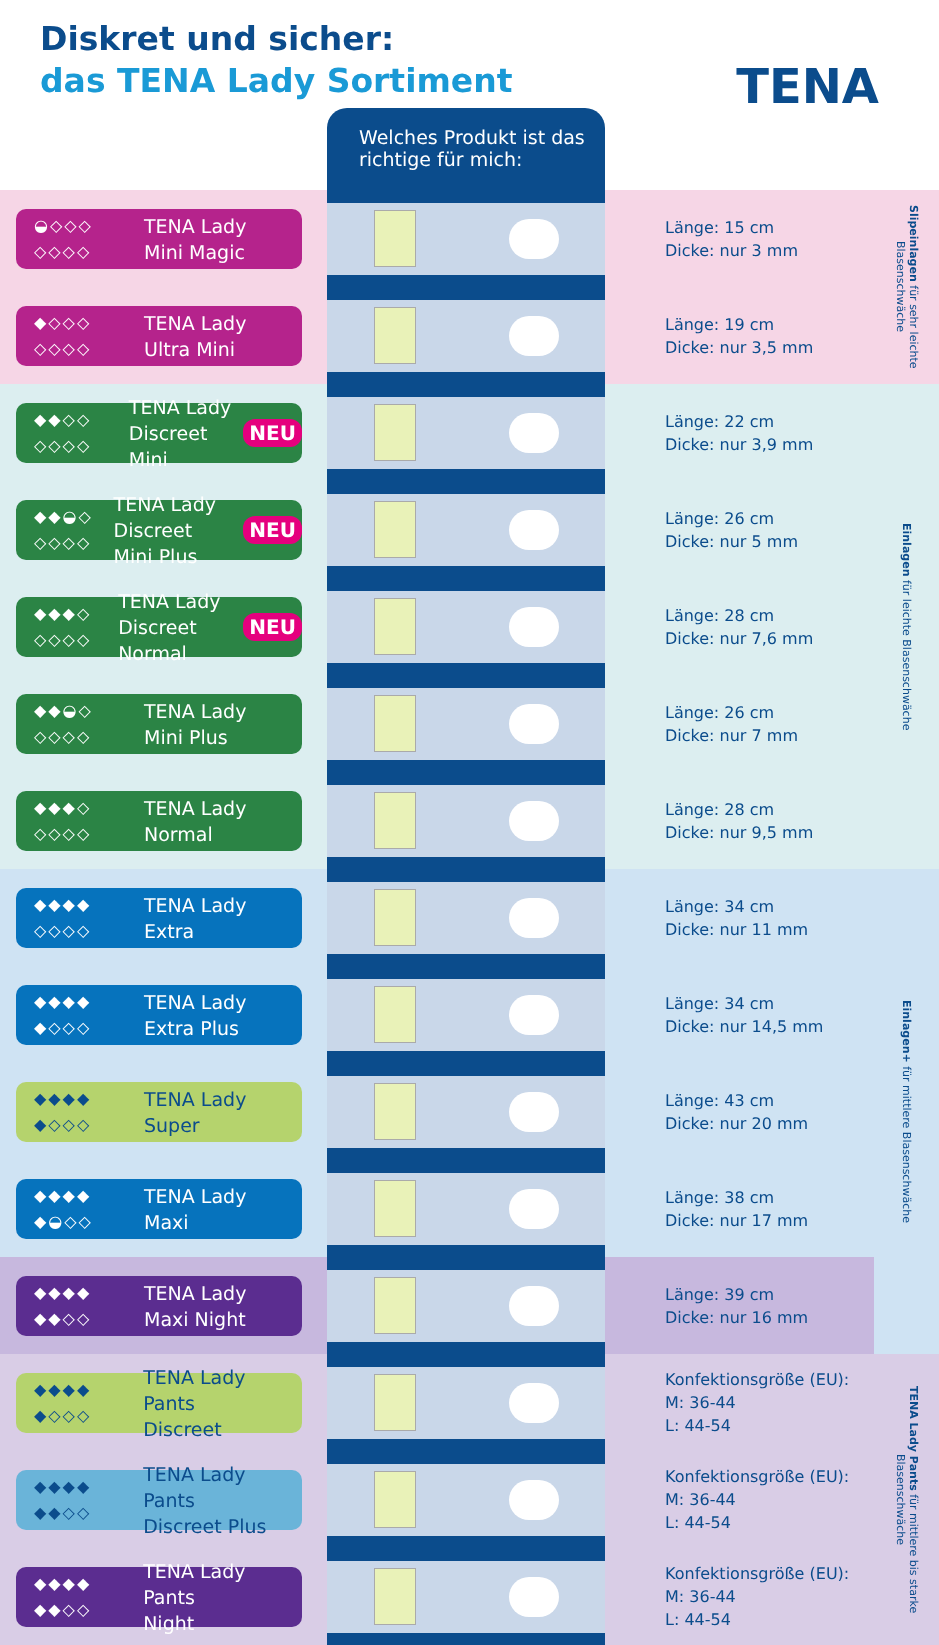Diskret und sicher:
das TENA Lady Sortiment
TENA
Welches Produkt ist das richtige für mich:
| ◒◇◇◇ ◇◇◇◇ TENA Lady Mini Magic | | Länge: 15 cm Dicke: nur 3 mm | Slipeinlagen für sehr leichte Blasenschwäche |
| ◆◇◇◇ ◇◇◇◇ TENA Lady Ultra Mini | | Länge: 19 cm Dicke: nur 3,5 mm | |
| ◆◆◇◇ ◇◇◇◇ TENA Lady Discreet Mini NEU | | Länge: 22 cm Dicke: nur 3,9 mm | Einlagen für leichte Blasenschwäche |
| ◆◆◒◇ ◇◇◇◇ TENA Lady Discreet Mini Plus NEU | | Länge: 26 cm Dicke: nur 5 mm | |
| ◆◆◆◇ ◇◇◇◇ TENA Lady Discreet Normal NEU | | Länge: 28 cm Dicke: nur 7,6 mm | |
| ◆◆◒◇ ◇◇◇◇ TENA Lady Mini Plus | | Länge: 26 cm Dicke: nur 7 mm | |
| ◆◆◆◇ ◇◇◇◇ TENA Lady Normal | | Länge: 28 cm Dicke: nur 9,5 mm | |
| ◆◆◆◆ ◇◇◇◇ TENA Lady Extra | | Länge: 34 cm Dicke: nur 11 mm | Einlagen+ für mittlere Blasenschwäche |
| ◆◆◆◆ ◆◇◇◇ TENA Lady Extra Plus | | Länge: 34 cm Dicke: nur 14,5 mm | |
| ◆◆◆◆ ◆◇◇◇ TENA Lady Super | | Länge: 43 cm Dicke: nur 20 mm | |
| ◆◆◆◆ ◆◒◇◇ TENA Lady Maxi | | Länge: 38 cm Dicke: nur 17 mm | |
| ◆◆◆◆ ◆◆◇◇ TENA Lady Maxi Night | | Länge: 39 cm Dicke: nur 16 mm | |
| ◆◆◆◆ ◆◇◇◇ TENA Lady Pants Discreet | | Konfektionsgröße (EU): M: 36-44 L: 44-54 | TENA Lady Pants für mittlere bis starke Blasenschwäche |
| ◆◆◆◆ ◆◆◇◇ TENA Lady Pants Discreet Plus | | Konfektionsgröße (EU): M: 36-44 L: 44-54 | |
| ◆◆◆◆ ◆◆◇◇ TENA Lady Pants Night | | Konfektionsgröße (EU): M: 36-44 L: 44-54 | |